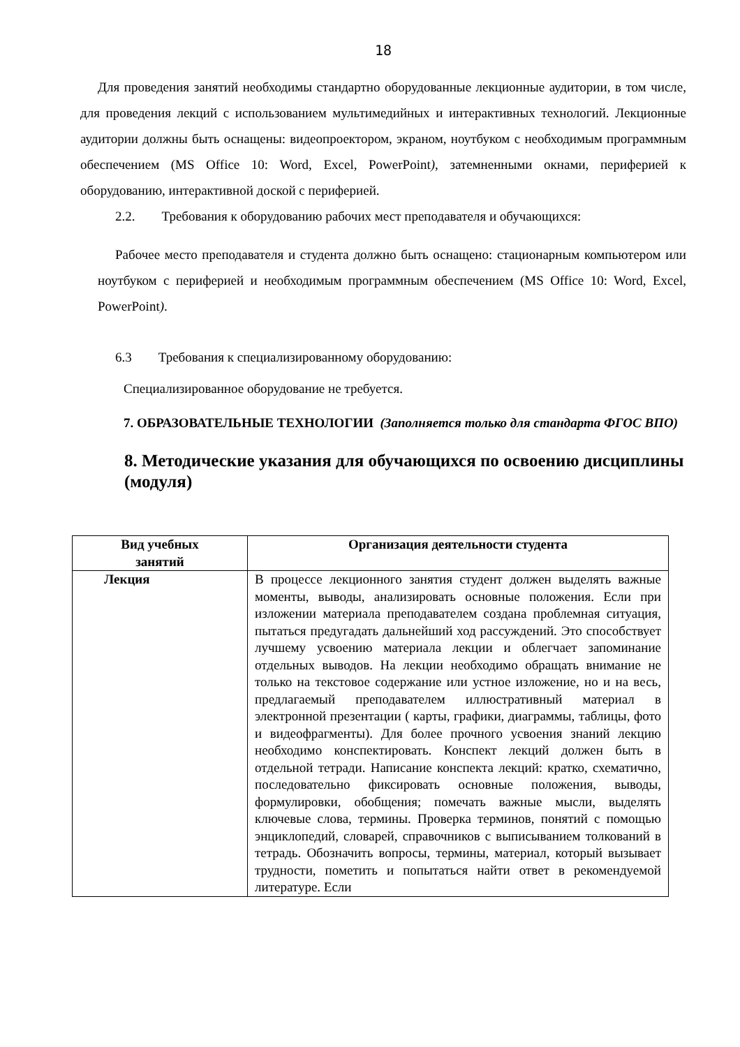18
Для проведения занятий необходимы стандартно оборудованные лекционные аудитории, в том числе, для проведения лекций с использованием мультимедийных и интерактивных технологий. Лекционные аудитории должны быть оснащены: видеопроектором, экраном, ноутбуком с необходимым программным обеспечением (MS Office 10: Word, Excel, PowerPoint), затемненными окнами, периферией к оборудованию, интерактивной доской с периферией.
2.2. Требования к оборудованию рабочих мест преподавателя и обучающихся:
Рабочее место преподавателя и студента должно быть оснащено: стационарным компьютером или ноутбуком с периферией и необходимым программным обеспечением (MS Office 10: Word, Excel, PowerPoint).
6.3 Требования к специализированному оборудованию:
Специализированное оборудование не требуется.
7. ОБРАЗОВАТЕЛЬНЫЕ ТЕХНОЛОГИИ (Заполняется только для стандарта ФГОС ВПО)
8. Методические указания для обучающихся по освоению дисциплины (модуля)
| Вид учебных занятий | Организация деятельности студента |
| --- | --- |
| Лекция | В процессе лекционного занятия студент должен выделять важные моменты, выводы, анализировать основные положения. Если при изложении материала преподавателем создана проблемная ситуация, пытаться предугадать дальнейший ход рассуждений. Это способствует лучшему усвоению материала лекции и облегчает запоминание отдельных выводов. На лекции необходимо обращать внимание не только на текстовое содержание или устное изложение, но и на весь, предлагаемый преподавателем иллюстративный материал в электронной презентации ( карты, графики, диаграммы, таблицы, фото и видеофрагменты). Для более прочного усвоения знаний лекцию необходимо конспектировать. Конспект лекций должен быть в отдельной тетради. Написание конспекта лекций: кратко, схематично, последовательно фиксировать основные положения, выводы, формулировки, обобщения; помечать важные мысли, выделять ключевые слова, термины. Проверка терминов, понятий с помощью энциклопедий, словарей, справочников с выписыванием толкований в тетрадь. Обозначить вопросы, термины, материал, который вызывает трудности, пометить и попытаться найти ответ в рекомендуемой литературе. Если |